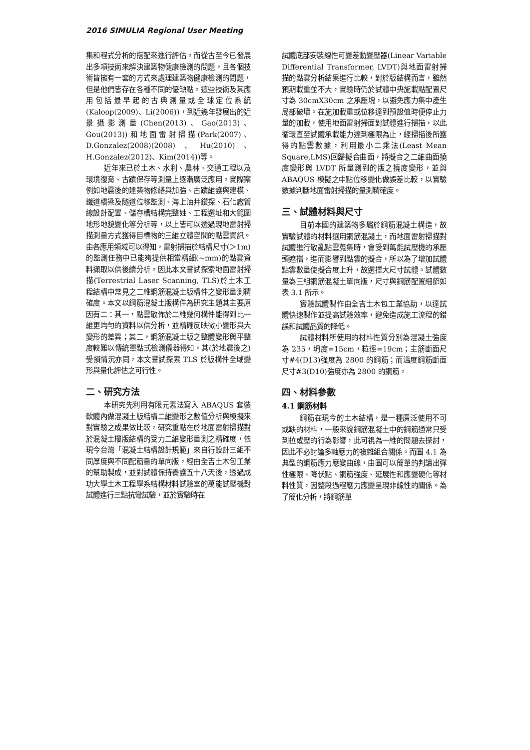2016 SIMULIA Regional User Meeting
集和程式分析的搭配來進行評估。而從古至今已發展出多項技術來解決建築物健康檢測的問題，且各個技術皆擁有一套的方式來處理建築物健康檢測的問題，但是他們皆存在各種不同的優缺點。這些技術及其應用包括最早起的古典測量或全球定位系統(Kaloop(2009)、Li(2006))，到近幾年發展出的近景攝影測量(Chen(2013)、Gao(2013)、Gou(2013))和地面雷射掃描(Park(2007)、D.Gonzalez(2008)(2008)、Hu(2010)、H.Gonzalez(2012)、Kim(2014))等。
近年來已於土木、水利、農林、交通工程以及環境復育、古蹟保存等測量上逐漸廣泛應用。實際案例如地震後的建築物修繕與加強、古蹟維護與建模、鐵道橋梁及隧道位移監測、海上油井鑽探、石化廠管線設計配置、儲存槽結構完整姓、工程選址和大範圍地形地貌變化等分析等，以上皆可以透過現地雷射掃描測量方式獲得目標物的三維立體空間的點雲資訊。由各應用領域可以得知，雷射掃描於結構尺寸(＞1m)的監測任務中已能夠提供相當精細(~mm)的點雲資料擷取以供後續分析。因此本文嘗試探索地面雷射掃描(Terrestrial Laser Scanning, TLS)於土木工程結構中常見之二維鋼筋混凝土版構件之變形量測精確度。本文以鋼筋混凝土版構件為研究主題其主要原因有二：其一，點雲散佈於二維幾何構件能得到比一維更均勻的資料以供分析，並精確反映微小變形與大變形的差異；其二，鋼筋混凝土版之整體變形與平整度較難以傳統單點式檢測儀器得知，其(於地震後之)受損情況亦同，本文嘗試探索 TLS 於版構件全域變形與量化評估之可行性。
二、研究方法
本研究先利用有限元素法寫入 ABAQUS 套裝軟體內做混凝土版結構二維變形之數值分析與模擬來對實驗之成果做比較，研究重點在於地面雷射掃描對於混凝土樓版結構的受力二維變形量測之精確度，依現今台灣「混凝土結構設計規範」來自行設計三組不同厚度與不同配筋量的單向版，經由全吉土木包工業的幫助製成，並對試體保持養護五十八天後，透過成功大學土木工程學系結構材料試驗室的萬能試壓機對試體進行三點抗彎試驗，並於實驗時在
試體底部安裝線性可變差動變壓器(Linear Variable Differential Transformer, LVDT)與地面雷射掃描的點雲分析結果進行比較，對於版結構而言，雖然預期載重並不大，實驗時仍於試體中央施載點配置尺寸為 30cmX30cm 之承壓塊，以避免應力集中產生局部破壞。在施加載重或位移達到預設值時便停止力量的加載，使用地面雷射掃面對試體進行掃描，以此循環直至試體承載能力達到極限為止，經掃描後所獲得的點雲數據，利用最小二乘法(Least Mean Square,LMS)回歸擬合曲面，將擬合之二維曲面撓度變形與 LVDT 所量測到的版之撓度變形，並與 ABAQUS 模擬之中點位移變化做誤差比較，以實驗數據判斷地面雷射掃描的量測精確度。
三、試體材料與尺寸
目前本國的建築物多屬於鋼筋混凝土構造，故實驗試體的材料選用鋼筋混凝土，而地面雷射掃描對試體進行散亂點雲蒐集時，會受到萬能試壓機的承壓頭遮擋，進而影響到點雲的擬合，所以為了增加試體點雲數量使擬合度上升，故選擇大尺寸試體。試體數量為三組鋼筋混凝土單向版，尺寸與鋼筋配置細節如表 3.1 所示。
實驗試體製作由全吉土木包工業協助，以達試體快速製作並提高試驗效率，避免造成施工流程的錯誤和試體品質的降低。
試體材料所使用的材料性質分別為混凝土強度為 235，坍度=15cm，粒徑=19cm；主筋斷面尺寸#4(D13)強度為 2800 的鋼筋；而溫度鋼筋斷面尺寸#3(D10)強度亦為 2800 的鋼筋。
四、材料參數
4.1 鋼筋材料
鋼筋在現今的土木結構，是一種廣泛使用不可或缺的材料，一般來說鋼筋混凝土中的鋼筋通常只受到拉或壓的行為影響，此可視為一維的問題去探討，因此不必討論多軸應力的複雜組合關係。而圖 4.1 為典型的鋼筋應力應變曲線，由圖可以簡單的判讀出彈性極限、降伏點、鋼筋強度、延展性和應變硬化等材料性質，因整段過程應力應變呈現非線性的關係。為了簡化分析，將鋼筋單